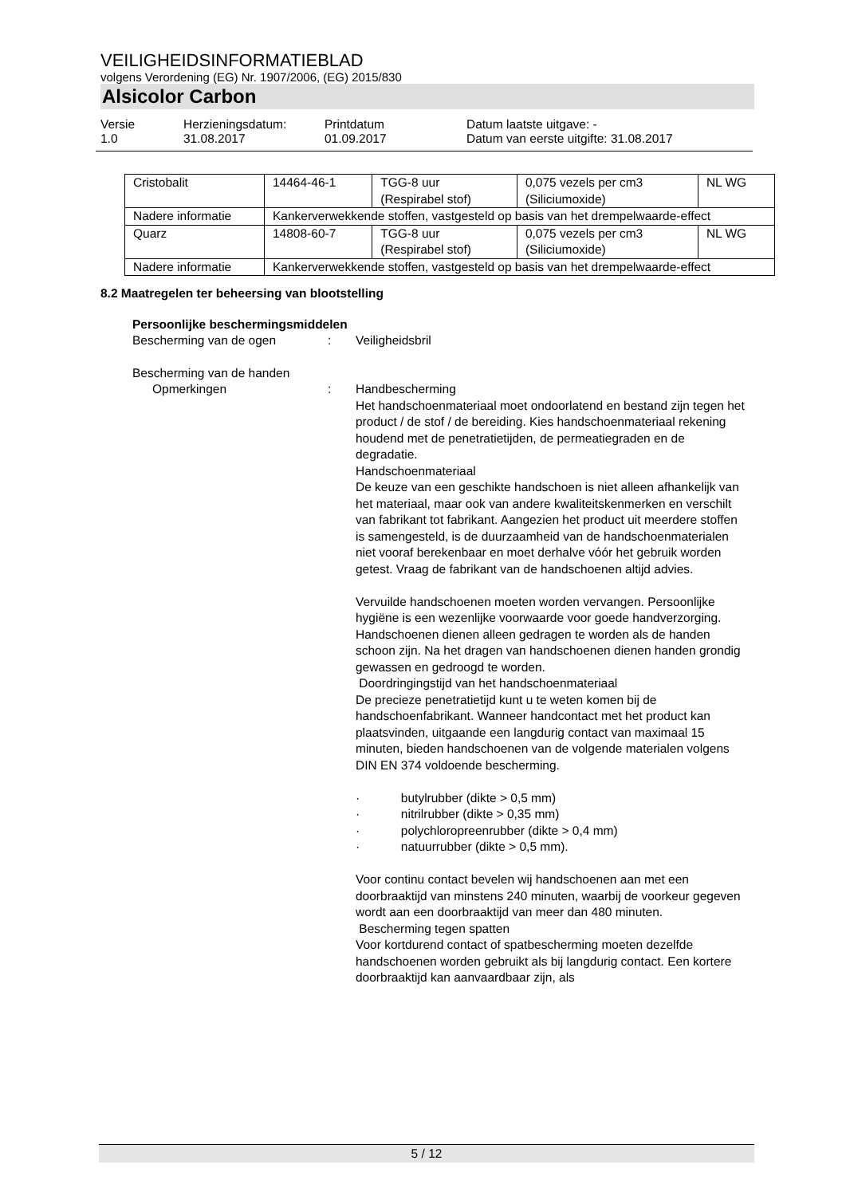VEILIGHEIDSINFORMATIEBLAD
volgens Verordening (EG) Nr. 1907/2006, (EG) 2015/830
Alsicolor Carbon
Versie
1.0
Herzieningsdatum:
31.08.2017
Printdatum
01.09.2017
Datum laatste uitgave: -
Datum van eerste uitgifte: 31.08.2017
| Cristobalit | 14464-46-1 | TGG-8 uur (Respirabel stof) | 0,075 vezels per cm3 (Siliciumoxide) | NL WG |
| Nadere informatie | Kankerverwekkende stoffen, vastgesteld op basis van het drempelwaarde-effect | | | |
| Quarz | 14808-60-7 | TGG-8 uur (Respirabel stof) | 0,075 vezels per cm3 (Siliciumoxide) | NL WG |
| Nadere informatie | Kankerverwekkende stoffen, vastgesteld op basis van het drempelwaarde-effect | | | |
8.2 Maatregelen ter beheersing van blootstelling
Persoonlijke beschermingsmiddelen
Bescherming van de ogen : Veiligheidsbril
Bescherming van de handen
Opmerkingen : Handbescherming
Het handschoenmateriaal moet ondoorlatend en bestand zijn tegen het product / de stof / de bereiding. Kies handschoenmateriaal rekening houdend met de penetratietijden, de permeatiegraden en de degradatie.
Handschoenmateriaal
De keuze van een geschikte handschoen is niet alleen afhankelijk van het materiaal, maar ook van andere kwaliteitskenmerken en verschilt van fabrikant tot fabrikant. Aangezien het product uit meerdere stoffen is samengesteld, is de duurzaamheid van de handschoenmaterialen niet vooraf berekenbaar en moet derhalve vóór het gebruik worden getest. Vraag de fabrikant van de handschoenen altijd advies.
Vervuilde handschoenen moeten worden vervangen. Persoonlijke hygiëne is een wezenlijke voorwaarde voor goede handverzorging. Handschoenen dienen alleen gedragen te worden als de handen schoon zijn. Na het dragen van handschoenen dienen handen grondig gewassen en gedroogd te worden.
Doordringingstijd van het handschoenmateriaal
De precieze penetratietijd kunt u te weten komen bij de handschoenfabrikant. Wanneer handcontact met het product kan plaatsvinden, uitgaande een langdurig contact van maximaal 15 minuten, bieden handschoenen van de volgende materialen volgens DIN EN 374 voldoende bescherming.
· butylrubber (dikte > 0,5 mm)
· nitrilrubber (dikte > 0,35 mm)
· polychloropreenrubber (dikte > 0,4 mm)
· natuurrubber (dikte > 0,5 mm).
Voor continu contact bevelen wij handschoenen aan met een doorbraaktijd van minstens 240 minuten, waarbij de voorkeur gegeven wordt aan een doorbraaktijd van meer dan 480 minuten.
Bescherming tegen spatten
Voor kortdurend contact of spatbescherming moeten dezelfde handschoenen worden gebruikt als bij langdurig contact. Een kortere doorbraaktijd kan aanvaardbaar zijn, als
5 / 12